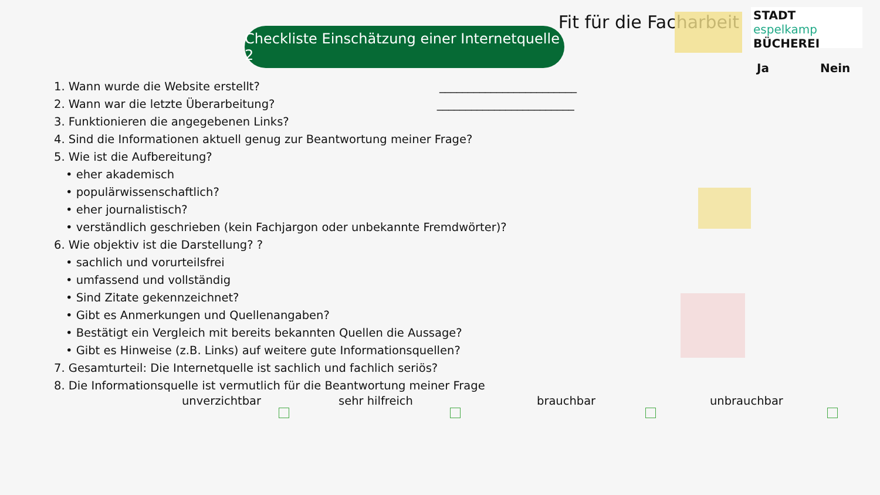Fit für die Facharbeit
STADT espelkamp
BÜCHEREI
Checkliste Einschätzung einer Internetquelle 2
Ja Nein
1. Wann wurde die Website erstellt? ________________________
2. Wann war die letzte Überarbeitung? ________________________
3. Funktionieren die angegebenen Links?
4. Sind die Informationen aktuell genug zur Beantwortung meiner Frage?
5. Wie ist die Aufbereitung?
• eher akademisch
• populärwissenschaftlich?
• eher journalistisch?
• verständlich geschrieben (kein Fachjargon oder unbekannte Fremdwörter)?
6. Wie objektiv ist die Darstellung? ?
• sachlich und vorurteilsfrei
• umfassend und vollständig
• Sind Zitate gekennzeichnet?
• Gibt es Anmerkungen und Quellenangaben?
• Bestätigt ein Vergleich mit bereits bekannten Quellen die Aussage?
• Gibt es Hinweise (z.B. Links) auf weitere gute Informationsquellen?
7. Gesamturteil: Die Internetquelle ist sachlich und fachlich seriös?
8. Die Informationsquelle ist vermutlich für die Beantwortung meiner Frage
unverzichtbar
sehr hilfreich
brauchbar
unbrauchbar